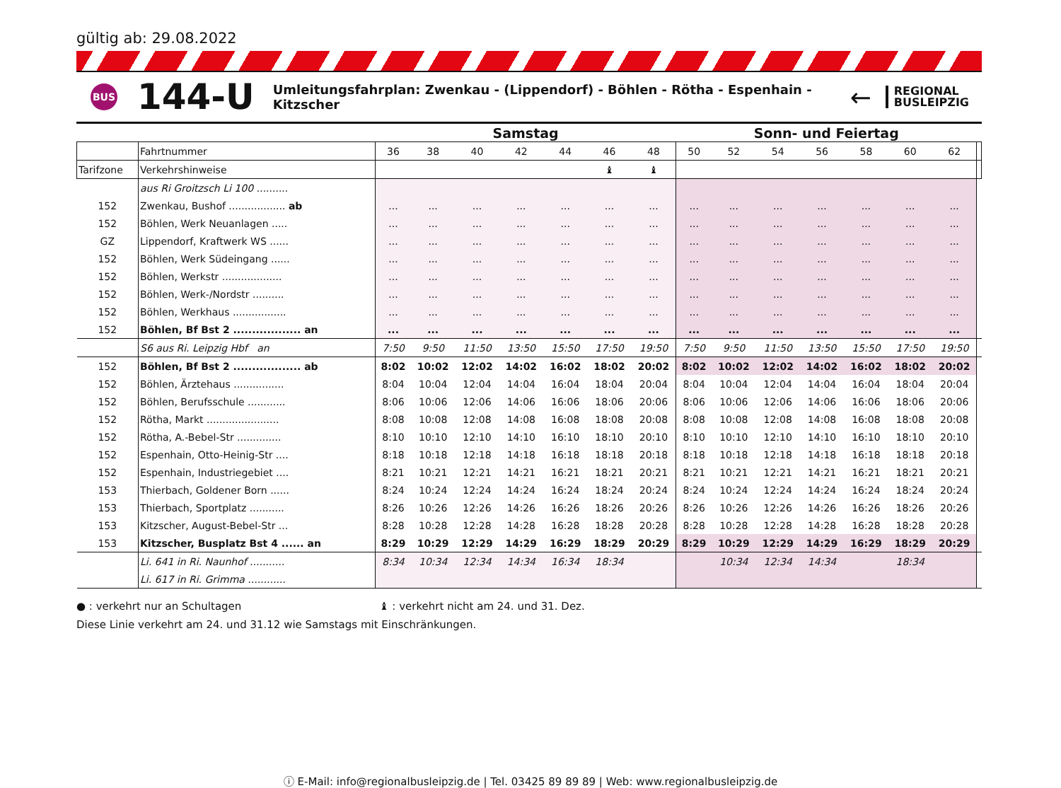gültig ab: 29.08.2022
BUS
144-U
Umleitungsfahrplan: Zwenkau - (Lippendorf) - Böhlen - Rötha - Espenhain - Kitzscher
←
REGIONAL
BUSLEIPZIG
| | | Samstag | | | | | | | Sonn- und Feiertag | | | | | | | |
| --- | --- | --- | --- | --- | --- | --- | --- | --- | --- | --- | --- | --- | --- | --- | --- | --- |
| | Fahrtnummer | 36 | 38 | 40 | 42 | 44 | 46 | 48 | 50 | 52 | 54 | 56 | 58 | 60 | 62 | |
| Tarifzone | Verkehrshinweise | | | | | | ♝ | ♝ | | | | | | | | |
| | aus Ri Groitzsch Li 100 .......... | | | | | | | | | | | | | | | |
| 152 | Zwenkau, Bushof .................. ab | ... | ... | ... | ... | ... | ... | ... | ... | ... | ... | ... | ... | ... | ... | |
| 152 | Böhlen, Werk Neuanlagen ..... | ... | ... | ... | ... | ... | ... | ... | ... | ... | ... | ... | ... | ... | ... | |
| GZ | Lippendorf, Kraftwerk WS ...... | ... | ... | ... | ... | ... | ... | ... | ... | ... | ... | ... | ... | ... | ... | |
| 152 | Böhlen, Werk Südeingang ...... | ... | ... | ... | ... | ... | ... | ... | ... | ... | ... | ... | ... | ... | ... | |
| 152 | Böhlen, Werkstr ................... | ... | ... | ... | ... | ... | ... | ... | ... | ... | ... | ... | ... | ... | ... | |
| 152 | Böhlen, Werk-/Nordstr .......... | ... | ... | ... | ... | ... | ... | ... | ... | ... | ... | ... | ... | ... | ... | |
| 152 | Böhlen, Werkhaus ................. | ... | ... | ... | ... | ... | ... | ... | ... | ... | ... | ... | ... | ... | ... | |
| 152 | Böhlen, Bf Bst 2 .................. an | ... | ... | ... | ... | ... | ... | ... | ... | ... | ... | ... | ... | ... | ... | |
| | S6 aus Ri. Leipzig Hbf an | 7:50 | 9:50 | 11:50 | 13:50 | 15:50 | 17:50 | 19:50 | 7:50 | 9:50 | 11:50 | 13:50 | 15:50 | 17:50 | 19:50 | |
| 152 | Böhlen, Bf Bst 2 .................. ab | 8:02 | 10:02 | 12:02 | 14:02 | 16:02 | 18:02 | 20:02 | 8:02 | 10:02 | 12:02 | 14:02 | 16:02 | 18:02 | 20:02 | |
| 152 | Böhlen, Ärztehaus ................ | 8:04 | 10:04 | 12:04 | 14:04 | 16:04 | 18:04 | 20:04 | 8:04 | 10:04 | 12:04 | 14:04 | 16:04 | 18:04 | 20:04 | |
| 152 | Böhlen, Berufsschule ............ | 8:06 | 10:06 | 12:06 | 14:06 | 16:06 | 18:06 | 20:06 | 8:06 | 10:06 | 12:06 | 14:06 | 16:06 | 18:06 | 20:06 | |
| 152 | Rötha, Markt ....................... | 8:08 | 10:08 | 12:08 | 14:08 | 16:08 | 18:08 | 20:08 | 8:08 | 10:08 | 12:08 | 14:08 | 16:08 | 18:08 | 20:08 | |
| 152 | Rötha, A.-Bebel-Str .............. | 8:10 | 10:10 | 12:10 | 14:10 | 16:10 | 18:10 | 20:10 | 8:10 | 10:10 | 12:10 | 14:10 | 16:10 | 18:10 | 20:10 | |
| 152 | Espenhain, Otto-Heinig-Str .... | 8:18 | 10:18 | 12:18 | 14:18 | 16:18 | 18:18 | 20:18 | 8:18 | 10:18 | 12:18 | 14:18 | 16:18 | 18:18 | 20:18 | |
| 152 | Espenhain, Industriegebiet .... | 8:21 | 10:21 | 12:21 | 14:21 | 16:21 | 18:21 | 20:21 | 8:21 | 10:21 | 12:21 | 14:21 | 16:21 | 18:21 | 20:21 | |
| 153 | Thierbach, Goldener Born ...... | 8:24 | 10:24 | 12:24 | 14:24 | 16:24 | 18:24 | 20:24 | 8:24 | 10:24 | 12:24 | 14:24 | 16:24 | 18:24 | 20:24 | |
| 153 | Thierbach, Sportplatz ........... | 8:26 | 10:26 | 12:26 | 14:26 | 16:26 | 18:26 | 20:26 | 8:26 | 10:26 | 12:26 | 14:26 | 16:26 | 18:26 | 20:26 | |
| 153 | Kitzscher, August-Bebel-Str ... | 8:28 | 10:28 | 12:28 | 14:28 | 16:28 | 18:28 | 20:28 | 8:28 | 10:28 | 12:28 | 14:28 | 16:28 | 18:28 | 20:28 | |
| 153 | Kitzscher, Busplatz Bst 4 ...... an | 8:29 | 10:29 | 12:29 | 14:29 | 16:29 | 18:29 | 20:29 | 8:29 | 10:29 | 12:29 | 14:29 | 16:29 | 18:29 | 20:29 | |
| | Li. 641 in Ri. Naunhof ........... | 8:34 | 10:34 | 12:34 | 14:34 | 16:34 | 18:34 | | | 10:34 | 12:34 | 14:34 | | 18:34 | | |
| | Li. 617 in Ri. Grimma ............ | | | | | | | | | | | | | | | |
● : verkehrt nur an Schultagen ♝ : verkehrt nicht am 24. und 31. Dez.
Diese Linie verkehrt am 24. und 31.12 wie Samstags mit Einschränkungen.
ⓘ E-Mail: info@regionalbusleipzig.de | Tel. 03425 89 89 89 | Web: www.regionalbusleipzig.de